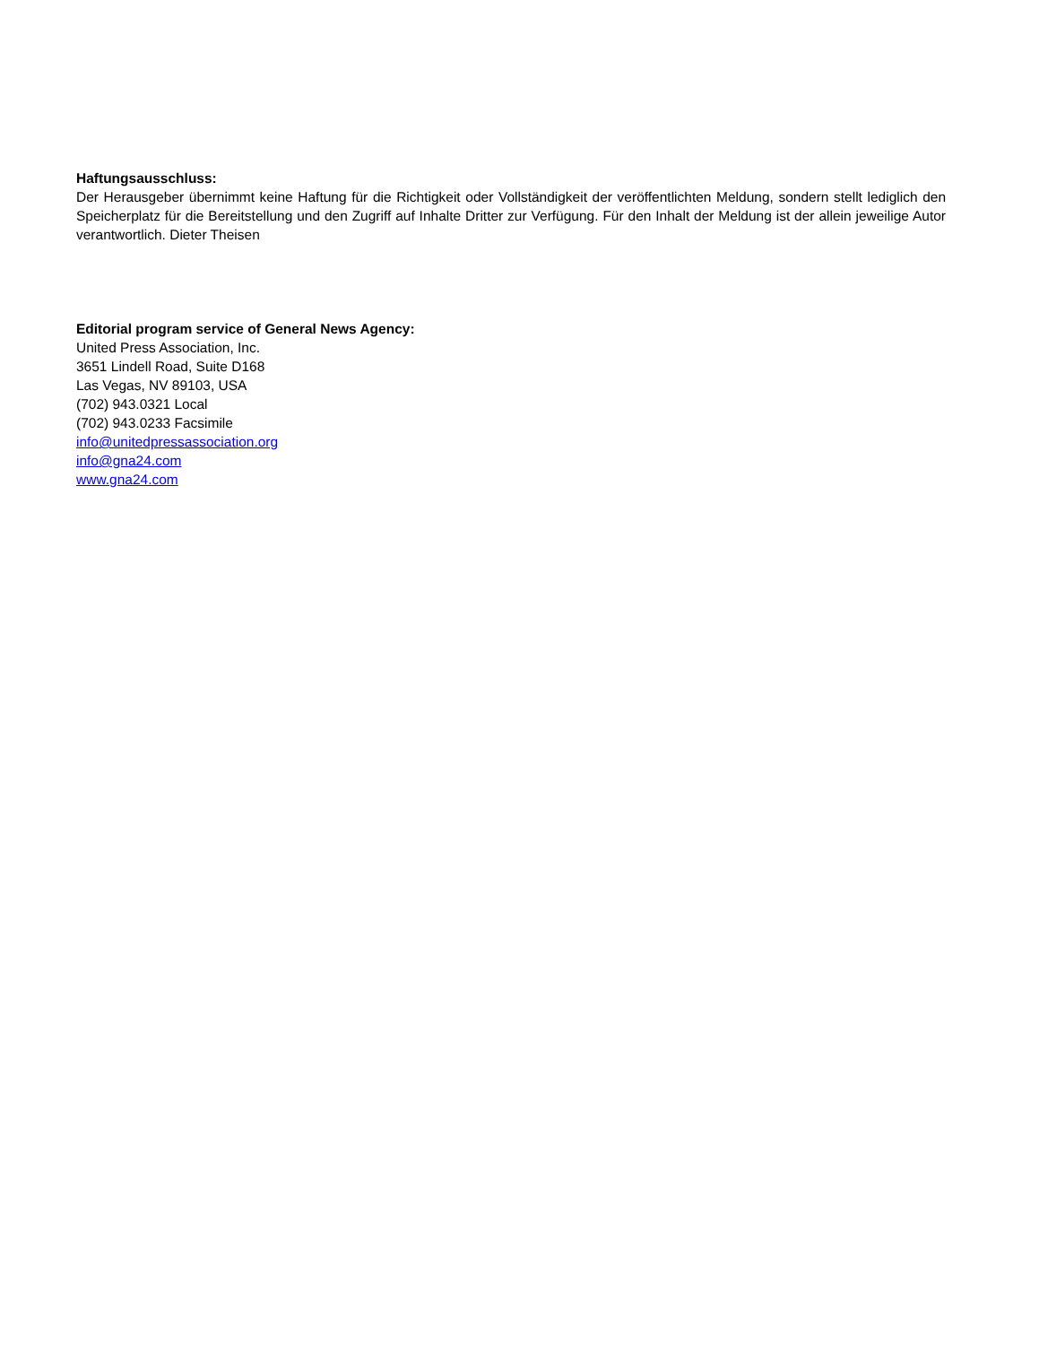Haftungsausschluss:
Der Herausgeber übernimmt keine Haftung für die Richtigkeit oder Vollständigkeit der veröffentlichten Meldung, sondern stellt lediglich den Speicherplatz für die Bereitstellung und den Zugriff auf Inhalte Dritter zur Verfügung. Für den Inhalt der Meldung ist der allein jeweilige Autor verantwortlich. Dieter Theisen
Editorial program service of General News Agency:
United Press Association, Inc.
3651 Lindell Road, Suite D168
Las Vegas, NV 89103, USA
(702) 943.0321 Local
(702) 943.0233 Facsimile
info@unitedpressassociation.org
info@gna24.com
www.gna24.com